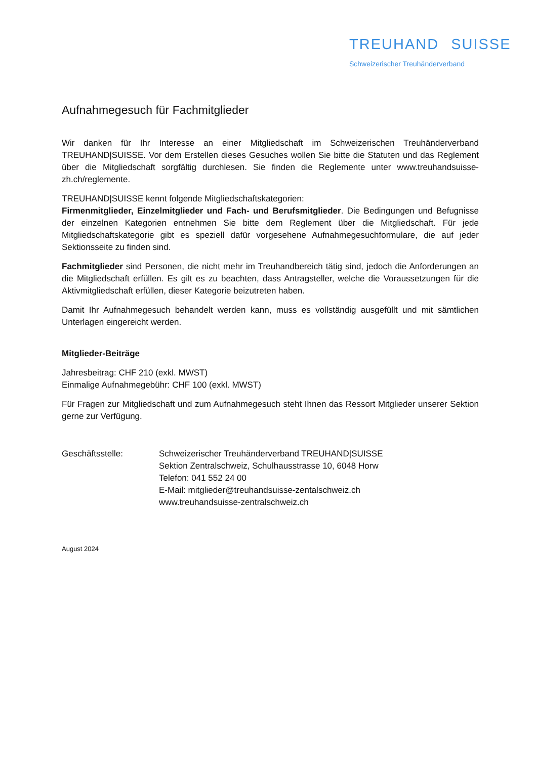TREUHAND SUISSE
Schweizerischer Treuhänderverband
Aufnahmegesuch für Fachmitglieder
Wir danken für Ihr Interesse an einer Mitgliedschaft im Schweizerischen Treuhänderverband TREUHAND|SUISSE. Vor dem Erstellen dieses Gesuches wollen Sie bitte die Statuten und das Reglement über die Mitgliedschaft sorgfältig durchlesen. Sie finden die Reglemente unter www.treuhandsuisse-zh.ch/reglemente.
TREUHAND|SUISSE kennt folgende Mitgliedschaftskategorien:
Firmenmitglieder, Einzelmitglieder und Fach- und Berufsmitglieder. Die Bedingungen und Befugnisse der einzelnen Kategorien entnehmen Sie bitte dem Reglement über die Mitgliedschaft. Für jede Mitgliedschaftskategorie gibt es speziell dafür vorgesehene Aufnahmegesuchformulare, die auf jeder Sektionsseite zu finden sind.
Fachmitglieder sind Personen, die nicht mehr im Treuhandbereich tätig sind, jedoch die Anforderungen an die Mitgliedschaft erfüllen. Es gilt es zu beachten, dass Antragsteller, welche die Voraussetzungen für die Aktivmitgliedschaft erfüllen, dieser Kategorie beizutreten haben.
Damit Ihr Aufnahmegesuch behandelt werden kann, muss es vollständig ausgefüllt und mit sämtlichen Unterlagen eingereicht werden.
Mitglieder-Beiträge
Jahresbeitrag: CHF 210 (exkl. MWST)
Einmalige Aufnahmegebühr: CHF 100 (exkl. MWST)
Für Fragen zur Mitgliedschaft und zum Aufnahmegesuch steht Ihnen das Ressort Mitglieder unserer Sektion gerne zur Verfügung.
Geschäftsstelle: Schweizerischer Treuhänderverband TREUHAND|SUISSE
Sektion Zentralschweiz, Schulhausstrasse 10, 6048 Horw
Telefon: 041 552 24 00
E-Mail: mitglieder@treuhandsuisse-zentalschweiz.ch
www.treuhandsuisse-zentralschweiz.ch
August 2024